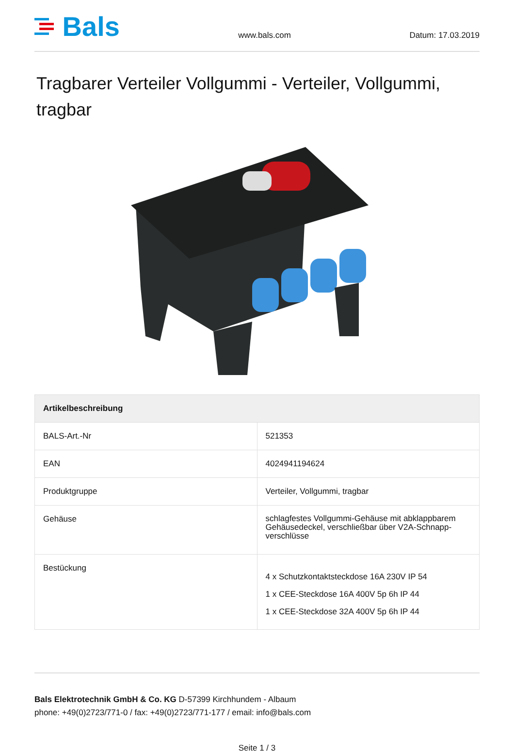Bals
www.bals.com Datum: 17.03.2019
Tragbarer Verteiler Vollgummi - Verteiler, Vollgummi, tragbar
| Artikelbeschreibung | |
| --- | --- |
| BALS-Art.-Nr | 521353 |
| EAN | 4024941194624 |
| Produktgruppe | Verteiler, Vollgummi, tragbar |
| Gehäuse | schlagfestes Vollgummi-Gehäuse mit abklappbarem Gehäusedeckel, verschließbar über V2A-Schnapp-verschlüsse |
| Bestückung | 4 x Schutzkontaktsteckdose 16A 230V IP 54 1 x CEE-Steckdose 16A 400V 5p 6h IP 44 1 x CEE-Steckdose 32A 400V 5p 6h IP 44 |
Bals Elektrotechnik GmbH & Co. KG D-57399 Kirchhundem - Albaum
phone: +49(0)2723/771-0 / fax: +49(0)2723/771-177 / email: info@bals.com
Seite 1 / 3